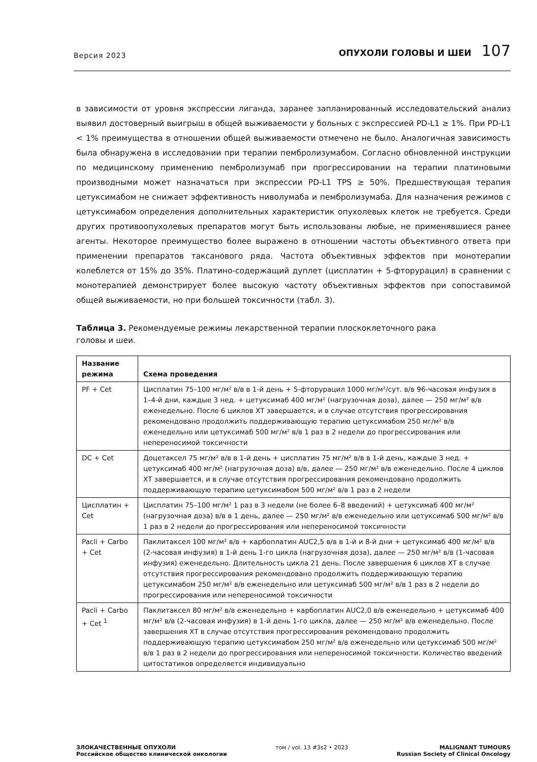Версия 2023
ОПУХОЛИ ГОЛОВЫ И ШЕИ 107
в зависимости от уровня экспрессии лиганда, заранее запланированный исследовательский анализ выявил достоверный выигрыш в общей выживаемости у больных с экспрессией PD-L1 ≥ 1%. При PD-L1 < 1% преимущества в отношении общей выживаемости отмечено не было. Аналогичная зависимость была обнаружена в исследовании при терапии пембролизумабом. Согласно обновленной инструкции по медицинскому применению пембролизумаб при прогрессировании на терапии платиновыми производными может назначаться при экспрессии PD-L1 TPS ≥ 50%. Предшествующая терапия цетуксимабом не снижает эффективность ниволумаба и пембролизумаба. Для назначения режимов с цетуксимабом определения дополнительных характеристик опухолевых клеток не требуется. Среди других противоопухолевых препаратов могут быть использованы любые, не применявшиеся ранее агенты. Некоторое преимущество более выражено в отношении частоты объективного ответа при применении препаратов таксанового ряда. Частота объективных эффектов при монотерапии колеблется от 15% до 35%. Платино-содержащий дуплет (цисплатин + 5-фторурацил) в сравнении с монотерапией демонстрирует более высокую частоту объективных эффектов при сопоставимой общей выживаемости, но при большей токсичности (табл. 3).
Таблица 3. Рекомендуемые режимы лекарственной терапии плоскоклеточного рака
головы и шеи.
| Название режима | Схема проведения |
| --- | --- |
| PF + Cet | Цисплатин 75–100 мг/м² в/в в 1-й день + 5-фторурацил 1000 мг/м²/сут. в/в 96-часовая инфузия в 1–4-й дни, каждые 3 нед. + цетуксимаб 400 мг/м² (нагрузочная доза), далее — 250 мг/м² в/в еженедельно. После 6 циклов ХТ завершается, и в случае отсутствия прогрессирования рекомендовано продолжить поддерживающую терапию цетуксимабом 250 мг/м² в/в еженедельно или цетуксимаб 500 мг/м² в/в 1 раз в 2 недели до прогрессирования или непереносимой токсичности |
| DC + Cet | Доцетаксел 75 мг/м² в/в в 1-й день + цисплатин 75 мг/м² в/в в 1-й день, каждые 3 нед. + цетуксимаб 400 мг/м² (нагрузочная доза) в/в, далее — 250 мг/м² в/в еженедельно. После 4 циклов ХТ завершается, и в случае отсутствия прогрессирования рекомендовано продолжить поддерживающую терапию цетуксимабом 500 мг/м² в/в 1 раз в 2 недели |
| Цисплатин + Cet | Цисплатин 75–100 мг/м² 1 раз в 3 недели (не более 6–8 введений) + цетуксимаб 400 мг/м² (нагрузочная доза) в/в в 1 день, далее — 250 мг/м² в/в еженедельно или цетуксимаб 500 мг/м² в/в 1 раз в 2 недели до прогрессирования или непереносимой токсичности |
| Pacli + Carbo + Cet | Паклитаксел 100 мг/м² в/в + карбоплатин AUC2,5 в/в в 1-й и 8-й дни + цетуксимаб 400 мг/м² в/в (2-часовая инфузия) в 1-й день 1-го цикла (нагрузочная доза), далее — 250 мг/м² в/в (1-часовая инфузия) еженедельно. Длительность цикла 21 день. После завершения 6 циклов ХТ в случае отсутствия прогрессирования рекомендовано продолжить поддерживающую терапию цетуксимабом 250 мг/м² в/в еженедельно или цетуксимаб 500 мг/м² в/в 1 раз в 2 недели до прогрессирования или непереносимой токсичности |
| Pacli + Carbo + Cet <sup>1</sup> | Паклитаксел 80 мг/м² в/в еженедельно + карбоплатин AUC2,0 в/в еженедельно + цетуксимаб 400 мг/м² в/в (2-часовая инфузия) в 1-й день 1-го цикла, далее — 250 мг/м² в/в еженедельно. После завершения ХТ в случае отсутствия прогрессирования рекомендовано продолжить поддерживающую терапию цетуксимабом 250 мг/м² в/в еженедельно или цетуксимаб 500 мг/м² в/в 1 раз в 2 недели до прогрессирования или непереносимой токсичности. Количество введений цитостатиков определяется индивидуально |
ЗЛОКАЧЕСТВЕННЫЕ ОПУХОЛИ
Российское общество клинической онкологии
том / vol. 13 #3s2 • 2023 MALIGNANT TUMOURS
Russian Society of Clinical Oncology